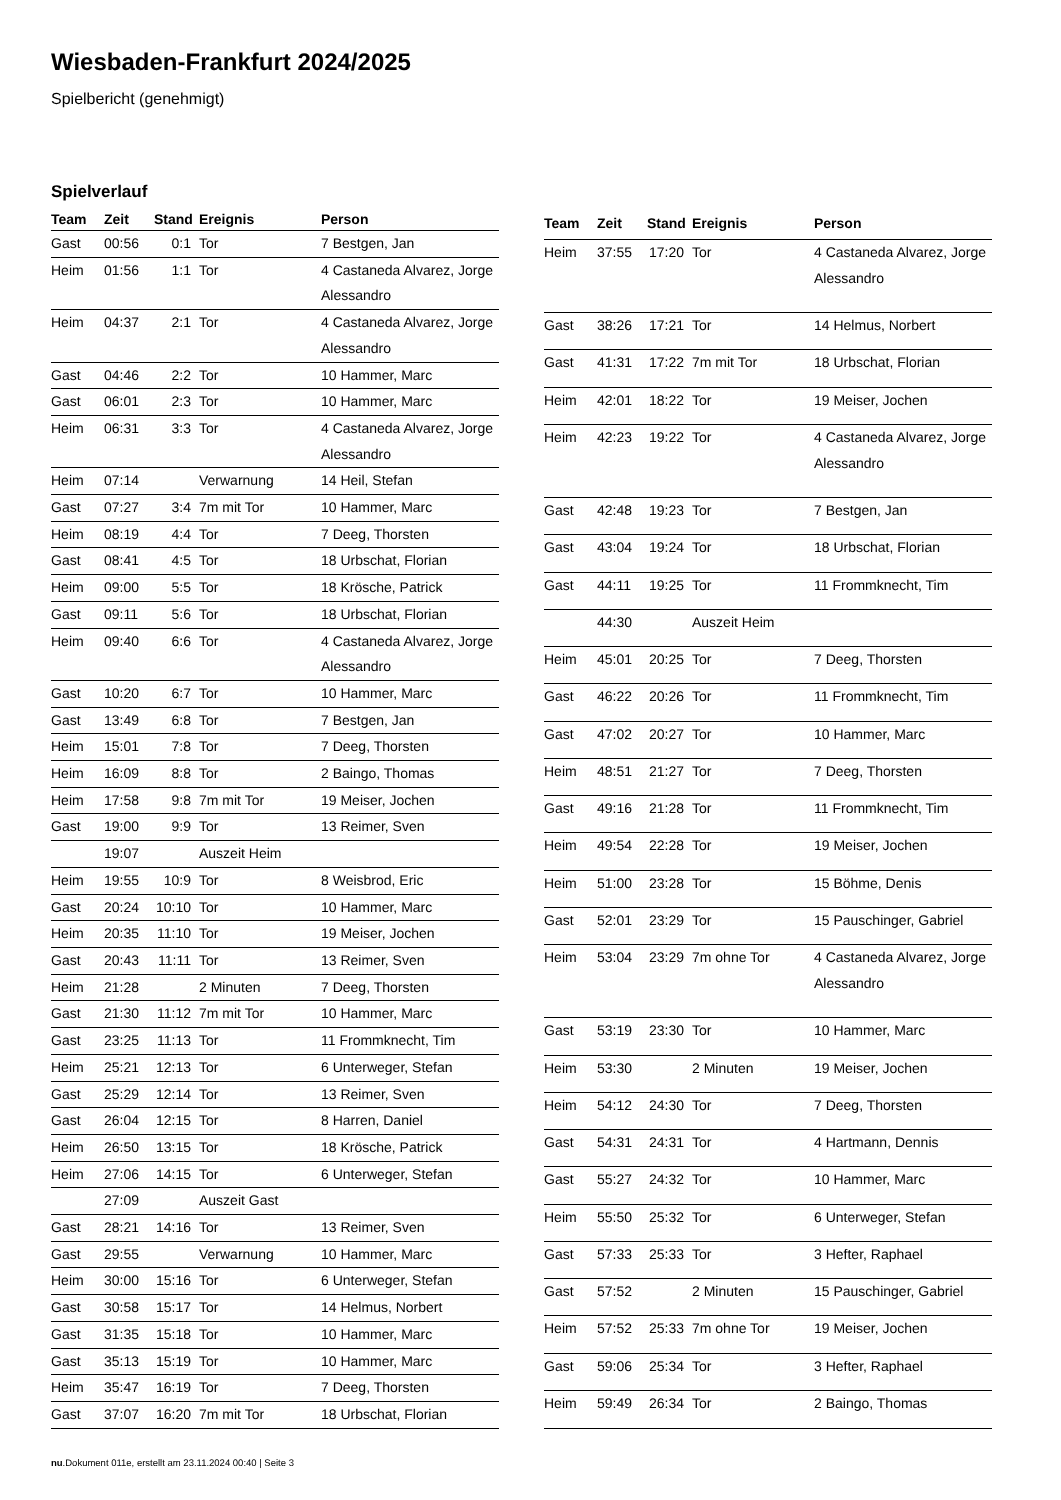Wiesbaden-Frankfurt 2024/2025
Spielbericht (genehmigt)
Spielverlauf
| Team | Zeit | Stand | Ereignis | Person |
| --- | --- | --- | --- | --- |
| Gast | 00:56 | 0:1 | Tor | 7 Bestgen, Jan |
| Heim | 01:56 | 1:1 | Tor | 4 Castaneda Alvarez, Jorge Alessandro |
| Heim | 04:37 | 2:1 | Tor | 4 Castaneda Alvarez, Jorge Alessandro |
| Gast | 04:46 | 2:2 | Tor | 10 Hammer, Marc |
| Gast | 06:01 | 2:3 | Tor | 10 Hammer, Marc |
| Heim | 06:31 | 3:3 | Tor | 4 Castaneda Alvarez, Jorge Alessandro |
| Heim | 07:14 | | Verwarnung | 14 Heil, Stefan |
| Gast | 07:27 | 3:4 | 7m mit Tor | 10 Hammer, Marc |
| Heim | 08:19 | 4:4 | Tor | 7 Deeg, Thorsten |
| Gast | 08:41 | 4:5 | Tor | 18 Urbschat, Florian |
| Heim | 09:00 | 5:5 | Tor | 18 Krösche, Patrick |
| Gast | 09:11 | 5:6 | Tor | 18 Urbschat, Florian |
| Heim | 09:40 | 6:6 | Tor | 4 Castaneda Alvarez, Jorge Alessandro |
| Gast | 10:20 | 6:7 | Tor | 10 Hammer, Marc |
| Gast | 13:49 | 6:8 | Tor | 7 Bestgen, Jan |
| Heim | 15:01 | 7:8 | Tor | 7 Deeg, Thorsten |
| Heim | 16:09 | 8:8 | Tor | 2 Baingo, Thomas |
| Heim | 17:58 | 9:8 | 7m mit Tor | 19 Meiser, Jochen |
| Gast | 19:00 | 9:9 | Tor | 13 Reimer, Sven |
| | 19:07 | | Auszeit Heim | |
| Heim | 19:55 | 10:9 | Tor | 8 Weisbrod, Eric |
| Gast | 20:24 | 10:10 | Tor | 10 Hammer, Marc |
| Heim | 20:35 | 11:10 | Tor | 19 Meiser, Jochen |
| Gast | 20:43 | 11:11 | Tor | 13 Reimer, Sven |
| Heim | 21:28 | | 2 Minuten | 7 Deeg, Thorsten |
| Gast | 21:30 | 11:12 | 7m mit Tor | 10 Hammer, Marc |
| Gast | 23:25 | 11:13 | Tor | 11 Frommknecht, Tim |
| Heim | 25:21 | 12:13 | Tor | 6 Unterweger, Stefan |
| Gast | 25:29 | 12:14 | Tor | 13 Reimer, Sven |
| Gast | 26:04 | 12:15 | Tor | 8 Harren, Daniel |
| Heim | 26:50 | 13:15 | Tor | 18 Krösche, Patrick |
| Heim | 27:06 | 14:15 | Tor | 6 Unterweger, Stefan |
| | 27:09 | | Auszeit Gast | |
| Gast | 28:21 | 14:16 | Tor | 13 Reimer, Sven |
| Gast | 29:55 | | Verwarnung | 10 Hammer, Marc |
| Heim | 30:00 | 15:16 | Tor | 6 Unterweger, Stefan |
| Gast | 30:58 | 15:17 | Tor | 14 Helmus, Norbert |
| Gast | 31:35 | 15:18 | Tor | 10 Hammer, Marc |
| Gast | 35:13 | 15:19 | Tor | 10 Hammer, Marc |
| Heim | 35:47 | 16:19 | Tor | 7 Deeg, Thorsten |
| Gast | 37:07 | 16:20 | 7m mit Tor | 18 Urbschat, Florian |
| Team | Zeit | Stand | Ereignis | Person |
| --- | --- | --- | --- | --- |
| Heim | 37:55 | 17:20 | Tor | 4 Castaneda Alvarez, Jorge Alessandro |
| Gast | 38:26 | 17:21 | Tor | 14 Helmus, Norbert |
| Gast | 41:31 | 17:22 | 7m mit Tor | 18 Urbschat, Florian |
| Heim | 42:01 | 18:22 | Tor | 19 Meiser, Jochen |
| Heim | 42:23 | 19:22 | Tor | 4 Castaneda Alvarez, Jorge Alessandro |
| Gast | 42:48 | 19:23 | Tor | 7 Bestgen, Jan |
| Gast | 43:04 | 19:24 | Tor | 18 Urbschat, Florian |
| Gast | 44:11 | 19:25 | Tor | 11 Frommknecht, Tim |
| | 44:30 | | Auszeit Heim | |
| Heim | 45:01 | 20:25 | Tor | 7 Deeg, Thorsten |
| Gast | 46:22 | 20:26 | Tor | 11 Frommknecht, Tim |
| Gast | 47:02 | 20:27 | Tor | 10 Hammer, Marc |
| Heim | 48:51 | 21:27 | Tor | 7 Deeg, Thorsten |
| Gast | 49:16 | 21:28 | Tor | 11 Frommknecht, Tim |
| Heim | 49:54 | 22:28 | Tor | 19 Meiser, Jochen |
| Heim | 51:00 | 23:28 | Tor | 15 Böhme, Denis |
| Gast | 52:01 | 23:29 | Tor | 15 Pauschinger, Gabriel |
| Heim | 53:04 | 23:29 | 7m ohne Tor | 4 Castaneda Alvarez, Jorge Alessandro |
| Gast | 53:19 | 23:30 | Tor | 10 Hammer, Marc |
| Heim | 53:30 | | 2 Minuten | 19 Meiser, Jochen |
| Heim | 54:12 | 24:30 | Tor | 7 Deeg, Thorsten |
| Gast | 54:31 | 24:31 | Tor | 4 Hartmann, Dennis |
| Gast | 55:27 | 24:32 | Tor | 10 Hammer, Marc |
| Heim | 55:50 | 25:32 | Tor | 6 Unterweger, Stefan |
| Gast | 57:33 | 25:33 | Tor | 3 Hefter, Raphael |
| Gast | 57:52 | | 2 Minuten | 15 Pauschinger, Gabriel |
| Heim | 57:52 | 25:33 | 7m ohne Tor | 19 Meiser, Jochen |
| Gast | 59:06 | 25:34 | Tor | 3 Hefter, Raphael |
| Heim | 59:49 | 26:34 | Tor | 2 Baingo, Thomas |
nu.Dokument 011e, erstellt am 23.11.2024 00:40 | Seite 3